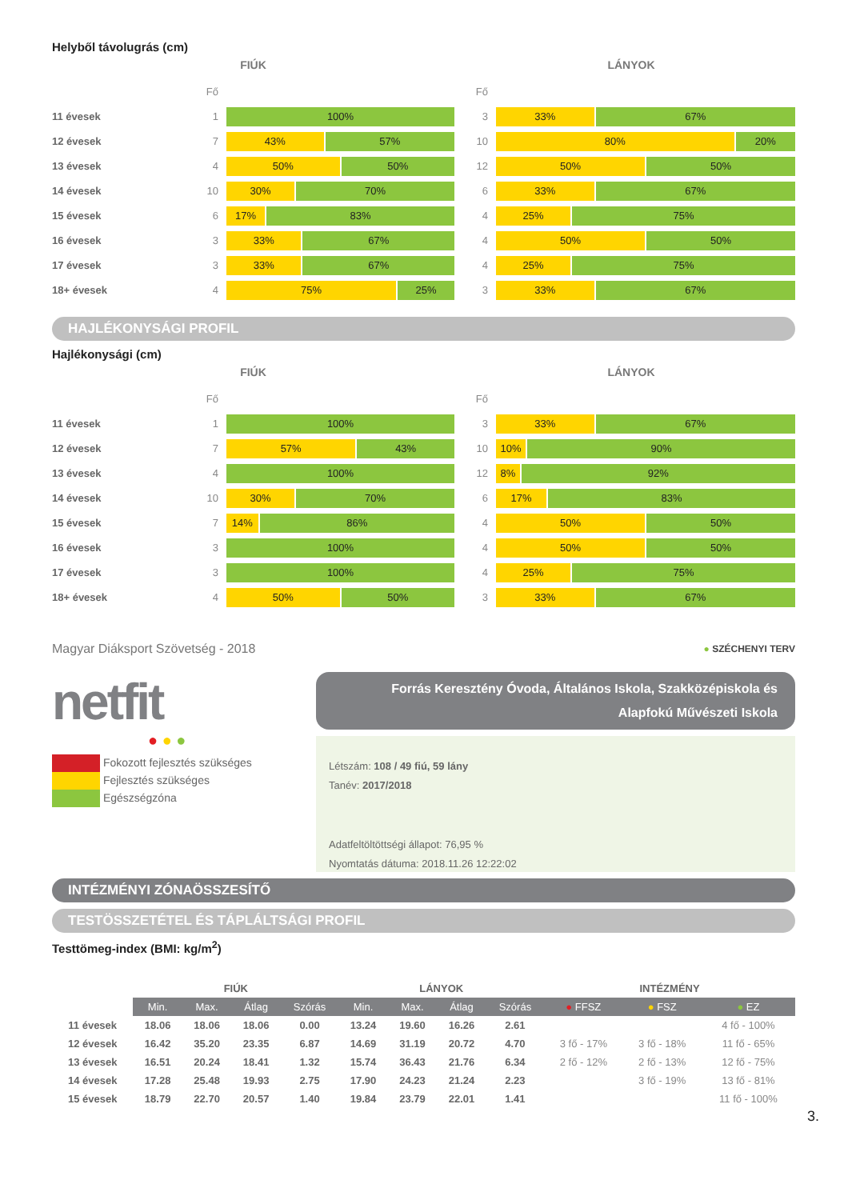Helyből távolugrás (cm)
FIÚK
Fő
11 évesek 1
100%
12 évesek 7
43% 57%
13 évesek 4
50% 50%
14 évesek 10
30% 70%
15 évesek 6
17% 83%
16 évesek 3
33% 67%
17 évesek 3
33% 67%
18+ évesek 4
75% 25%
LÁNYOK
Fő
3
33% 67%
10
80% 20%
12
50% 50%
6
33% 67%
4
25% 75%
4
50% 50%
4
25% 75%
3
33% 67%
HAJLÉKONYSÁGI PROFIL
Hajlékonysági (cm)
FIÚK
Fő
11 évesek 1
100%
12 évesek 7
57% 43%
13 évesek 4
100%
14 évesek 10
30% 70%
15 évesek 7
14% 86%
16 évesek 3
100%
17 évesek 3
100%
18+ évesek 4
50% 50%
LÁNYOK
Fő
3
33% 67%
10
10% 90%
12
8% 92%
6
17% 83%
4
50% 50%
4
50% 50%
4
25% 75%
3
33% 67%
Magyar Diáksport Szövetség - 2018
● SZÉCHENYI TERV
netfit
● ● ●
Fokozott fejlesztés szükséges
Fejlesztés szükséges
Egészségzóna
Forrás Keresztény Óvoda, Általános Iskola, Szakközépiskola és Alapfokú Művészeti Iskola
Létszám: 108 / 49 fiú, 59 lány
Tanév: 2017/2018
Adatfeltöltöttségi állapot: 76,95 %
Nyomtatás dátuma: 2018.11.26 12:22:02
INTÉZMÉNYI ZÓNAÖSSZESÍTŐ
TESTÖSSZETÉTEL ÉS TÁPLÁLTSÁGI PROFIL
Testtömeg-index (BMI: kg/m<sup>2</sup>)
| | FIÚK | | | | LÁNYOK | | | | INTÉZMÉNY | | |
| | Min. | Max. | Átlag | Szórás | Min. | Max. | Átlag | Szórás | ● FFSZ | ● FSZ | ● EZ |
| 11 évesek | 18.06 | 18.06 | 18.06 | 0.00 | 13.24 | 19.60 | 16.26 | 2.61 | | | 4 fő - 100% |
| 12 évesek | 16.42 | 35.20 | 23.35 | 6.87 | 14.69 | 31.19 | 20.72 | 4.70 | 3 fő - 17% | 3 fő - 18% | 11 fő - 65% |
| 13 évesek | 16.51 | 20.24 | 18.41 | 1.32 | 15.74 | 36.43 | 21.76 | 6.34 | 2 fő - 12% | 2 fő - 13% | 12 fő - 75% |
| 14 évesek | 17.28 | 25.48 | 19.93 | 2.75 | 17.90 | 24.23 | 21.24 | 2.23 | | 3 fő - 19% | 13 fő - 81% |
| 15 évesek | 18.79 | 22.70 | 20.57 | 1.40 | 19.84 | 23.79 | 22.01 | 1.41 | | | 11 fő - 100% |
3.